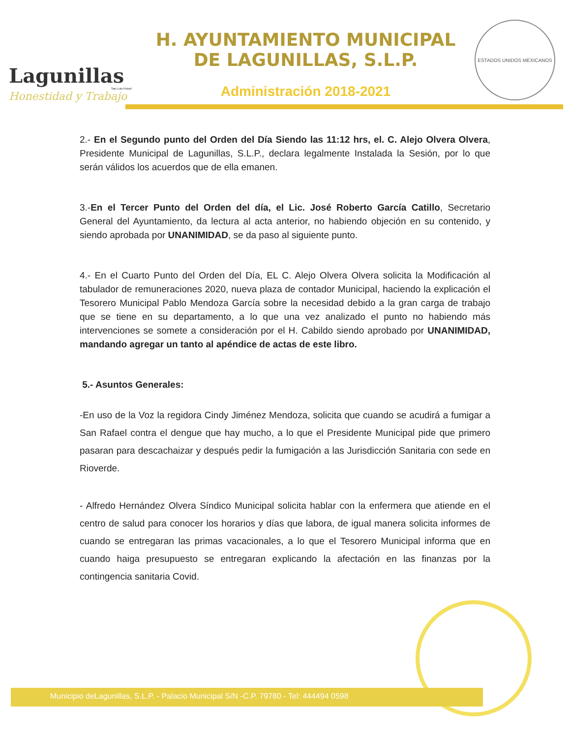Lagunillas
San Luis Potosí
Honestidad y Trabajo
H. AYUNTAMIENTO MUNICIPAL
DE LAGUNILLAS, S.L.P.
Administración 2018-2021
ESTADOS UNIDOS MEXICANOS
2.- En el Segundo punto del Orden del Día Siendo las 11:12 hrs, el. C. Alejo Olvera Olvera, Presidente Municipal de Lagunillas, S.L.P., declara legalmente Instalada la Sesión, por lo que serán válidos los acuerdos que de ella emanen.
3.-En el Tercer Punto del Orden del día, el Lic. José Roberto García Catillo, Secretario General del Ayuntamiento, da lectura al acta anterior, no habiendo objeción en su contenido, y siendo aprobada por UNANIMIDAD, se da paso al siguiente punto.
4.- En el Cuarto Punto del Orden del Día, EL C. Alejo Olvera Olvera solicita la Modificación al tabulador de remuneraciones 2020, nueva plaza de contador Municipal, haciendo la explicación el Tesorero Municipal Pablo Mendoza García sobre la necesidad debido a la gran carga de trabajo que se tiene en su departamento, a lo que una vez analizado el punto no habiendo más intervenciones se somete a consideración por el H. Cabildo siendo aprobado por UNANIMIDAD, mandando agregar un tanto al apéndice de actas de este libro.
5.- Asuntos Generales:
-En uso de la Voz la regidora Cindy Jiménez Mendoza, solicita que cuando se acudirá a fumigar a San Rafael contra el dengue que hay mucho, a lo que el Presidente Municipal pide que primero pasaran para descachaizar y después pedir la fumigación a las Jurisdicción Sanitaria con sede en Rioverde.
- Alfredo Hernández Olvera Síndico Municipal solicita hablar con la enfermera que atiende en el centro de salud para conocer los horarios y días que labora, de igual manera solicita informes de cuando se entregaran las primas vacacionales, a lo que el Tesorero Municipal informa que en cuando haiga presupuesto se entregaran explicando la afectación en las finanzas por la contingencia sanitaria Covid.
Municipio deLagunillas, S.L.P. - Palacio Municipal S/N -C.P. 79780 - Tel: 444494 0598